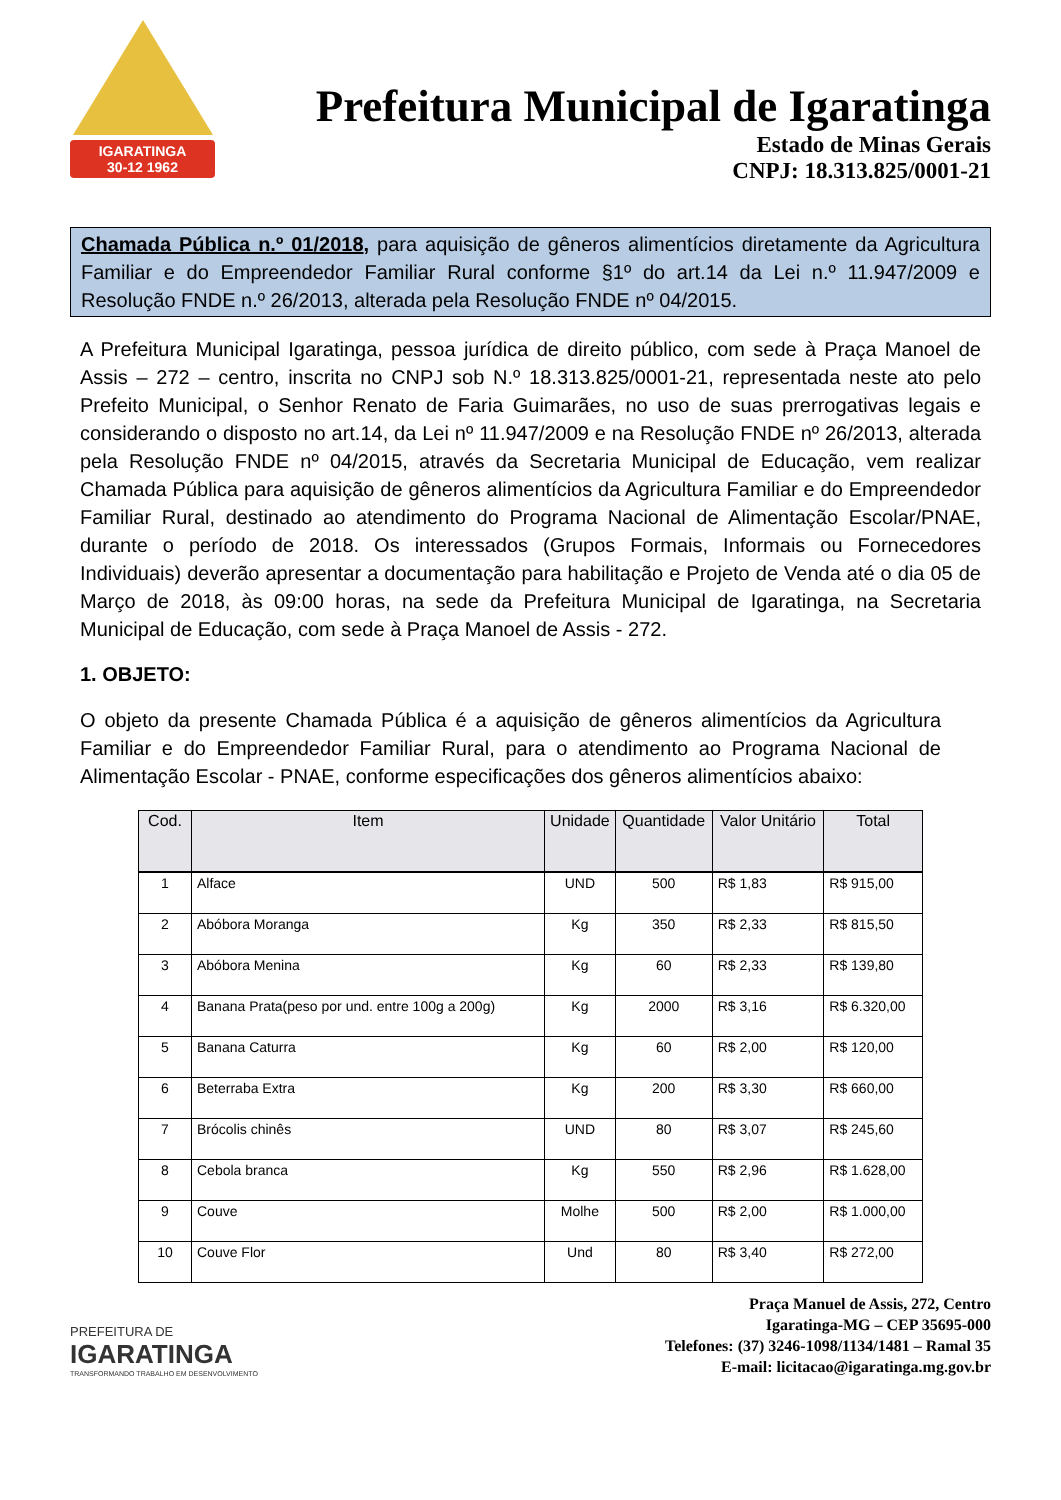IGARATINGA
30-12 1962
Prefeitura Municipal de Igaratinga
Estado de Minas Gerais
CNPJ: 18.313.825/0001-21
Chamada Pública n.º 01/2018, para aquisição de gêneros alimentícios diretamente da Agricultura Familiar e do Empreendedor Familiar Rural conforme §1º do art.14 da Lei n.º 11.947/2009 e Resolução FNDE n.º 26/2013, alterada pela Resolução FNDE nº 04/2015.
A Prefeitura Municipal Igaratinga, pessoa jurídica de direito público, com sede à Praça Manoel de Assis – 272 – centro, inscrita no CNPJ sob N.º 18.313.825/0001-21, representada neste ato pelo Prefeito Municipal, o Senhor Renato de Faria Guimarães, no uso de suas prerrogativas legais e considerando o disposto no art.14, da Lei nº 11.947/2009 e na Resolução FNDE nº 26/2013, alterada pela Resolução FNDE nº 04/2015, através da Secretaria Municipal de Educação, vem realizar Chamada Pública para aquisição de gêneros alimentícios da Agricultura Familiar e do Empreendedor Familiar Rural, destinado ao atendimento do Programa Nacional de Alimentação Escolar/PNAE, durante o período de 2018. Os interessados (Grupos Formais, Informais ou Fornecedores Individuais) deverão apresentar a documentação para habilitação e Projeto de Venda até o dia 05 de Março de 2018, às 09:00 horas, na sede da Prefeitura Municipal de Igaratinga, na Secretaria Municipal de Educação, com sede à Praça Manoel de Assis - 272.
1. OBJETO:
O objeto da presente Chamada Pública é a aquisição de gêneros alimentícios da Agricultura Familiar e do Empreendedor Familiar Rural, para o atendimento ao Programa Nacional de Alimentação Escolar - PNAE, conforme especificações dos gêneros alimentícios abaixo:
| Cod. | Item | Unidade | Quantidade | Valor Unitário | Total |
| --- | --- | --- | --- | --- | --- |
| 1 | Alface | UND | 500 | R$ 1,83 | R$ 915,00 |
| 2 | Abóbora Moranga | Kg | 350 | R$ 2,33 | R$ 815,50 |
| 3 | Abóbora Menina | Kg | 60 | R$ 2,33 | R$ 139,80 |
| 4 | Banana Prata(peso por und. entre 100g a 200g) | Kg | 2000 | R$ 3,16 | R$ 6.320,00 |
| 5 | Banana Caturra | Kg | 60 | R$ 2,00 | R$ 120,00 |
| 6 | Beterraba Extra | Kg | 200 | R$ 3,30 | R$ 660,00 |
| 7 | Brócolis chinês | UND | 80 | R$ 3,07 | R$ 245,60 |
| 8 | Cebola branca | Kg | 550 | R$ 2,96 | R$ 1.628,00 |
| 9 | Couve | Molhe | 500 | R$ 2,00 | R$ 1.000,00 |
| 10 | Couve Flor | Und | 80 | R$ 3,40 | R$ 272,00 |
PREFEITURA DE
IGARATINGA
TRANSFORMANDO TRABALHO EM DESENVOLVIMENTO
Praça Manuel de Assis, 272, Centro
Igaratinga-MG – CEP 35695-000
Telefones: (37) 3246-1098/1134/1481 – Ramal 35
E-mail: licitacao@igaratinga.mg.gov.br